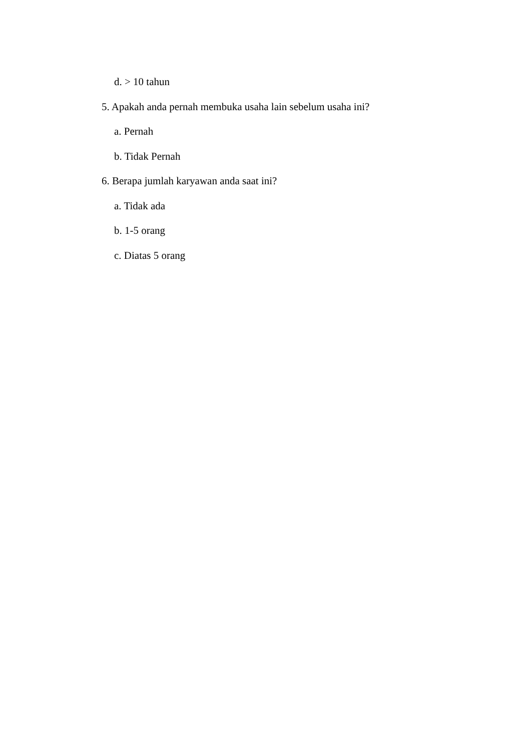d. > 10 tahun
5. Apakah anda pernah membuka usaha lain sebelum usaha ini?
a. Pernah
b. Tidak Pernah
6. Berapa jumlah karyawan anda saat ini?
a. Tidak ada
b. 1-5 orang
c. Diatas 5 orang